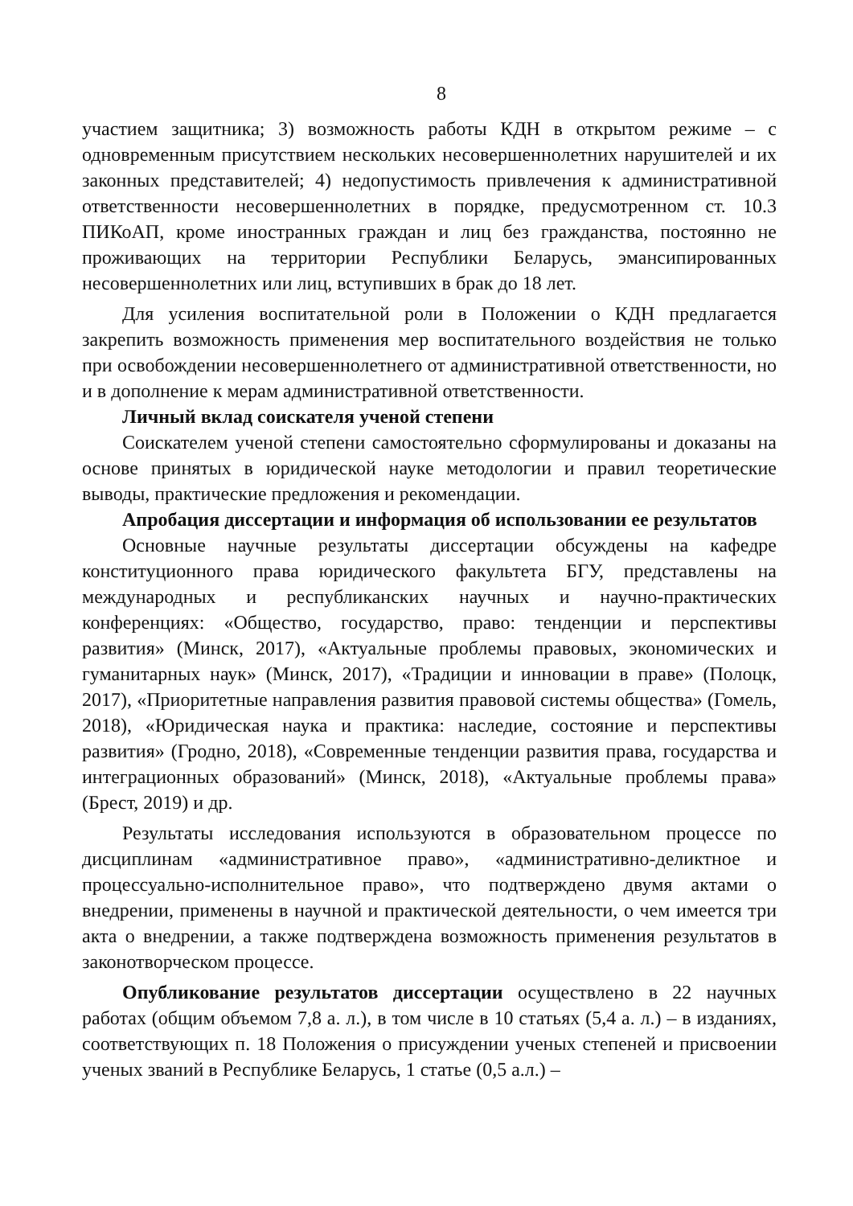8
участием защитника; 3) возможность работы КДН в открытом режиме – с одновременным присутствием нескольких несовершеннолетних нарушителей и их законных представителей; 4) недопустимость привлечения к административной ответственности несовершеннолетних в порядке, предусмотренном ст. 10.3 ПИКоАП, кроме иностранных граждан и лиц без гражданства, постоянно не проживающих на территории Республики Беларусь, эмансипированных несовершеннолетних или лиц, вступивших в брак до 18 лет.
Для усиления воспитательной роли в Положении о КДН предлагается закрепить возможность применения мер воспитательного воздействия не только при освобождении несовершеннолетнего от административной ответственности, но и в дополнение к мерам административной ответственности.
Личный вклад соискателя ученой степени
Соискателем ученой степени самостоятельно сформулированы и доказаны на основе принятых в юридической науке методологии и правил теоретические выводы, практические предложения и рекомендации.
Апробация диссертации и информация об использовании ее результатов
Основные научные результаты диссертации обсуждены на кафедре конституционного права юридического факультета БГУ, представлены на международных и республиканских научных и научно-практических конференциях: «Общество, государство, право: тенденции и перспективы развития» (Минск, 2017), «Актуальные проблемы правовых, экономических и гуманитарных наук» (Минск, 2017), «Традиции и инновации в праве» (Полоцк, 2017), «Приоритетные направления развития правовой системы общества» (Гомель, 2018), «Юридическая наука и практика: наследие, состояние и перспективы развития» (Гродно, 2018), «Современные тенденции развития права, государства и интеграционных образований» (Минск, 2018), «Актуальные проблемы права» (Брест, 2019) и др.
Результаты исследования используются в образовательном процессе по дисциплинам «административное право», «административно-деликтное и процессуально-исполнительное право», что подтверждено двумя актами о внедрении, применены в научной и практической деятельности, о чем имеется три акта о внедрении, а также подтверждена возможность применения результатов в законотворческом процессе.
Опубликование результатов диссертации осуществлено в 22 научных работах (общим объемом 7,8 а. л.), в том числе в 10 статьях (5,4 а. л.) – в изданиях, соответствующих п. 18 Положения о присуждении ученых степеней и присвоении ученых званий в Республике Беларусь, 1 статье (0,5 а.л.) –